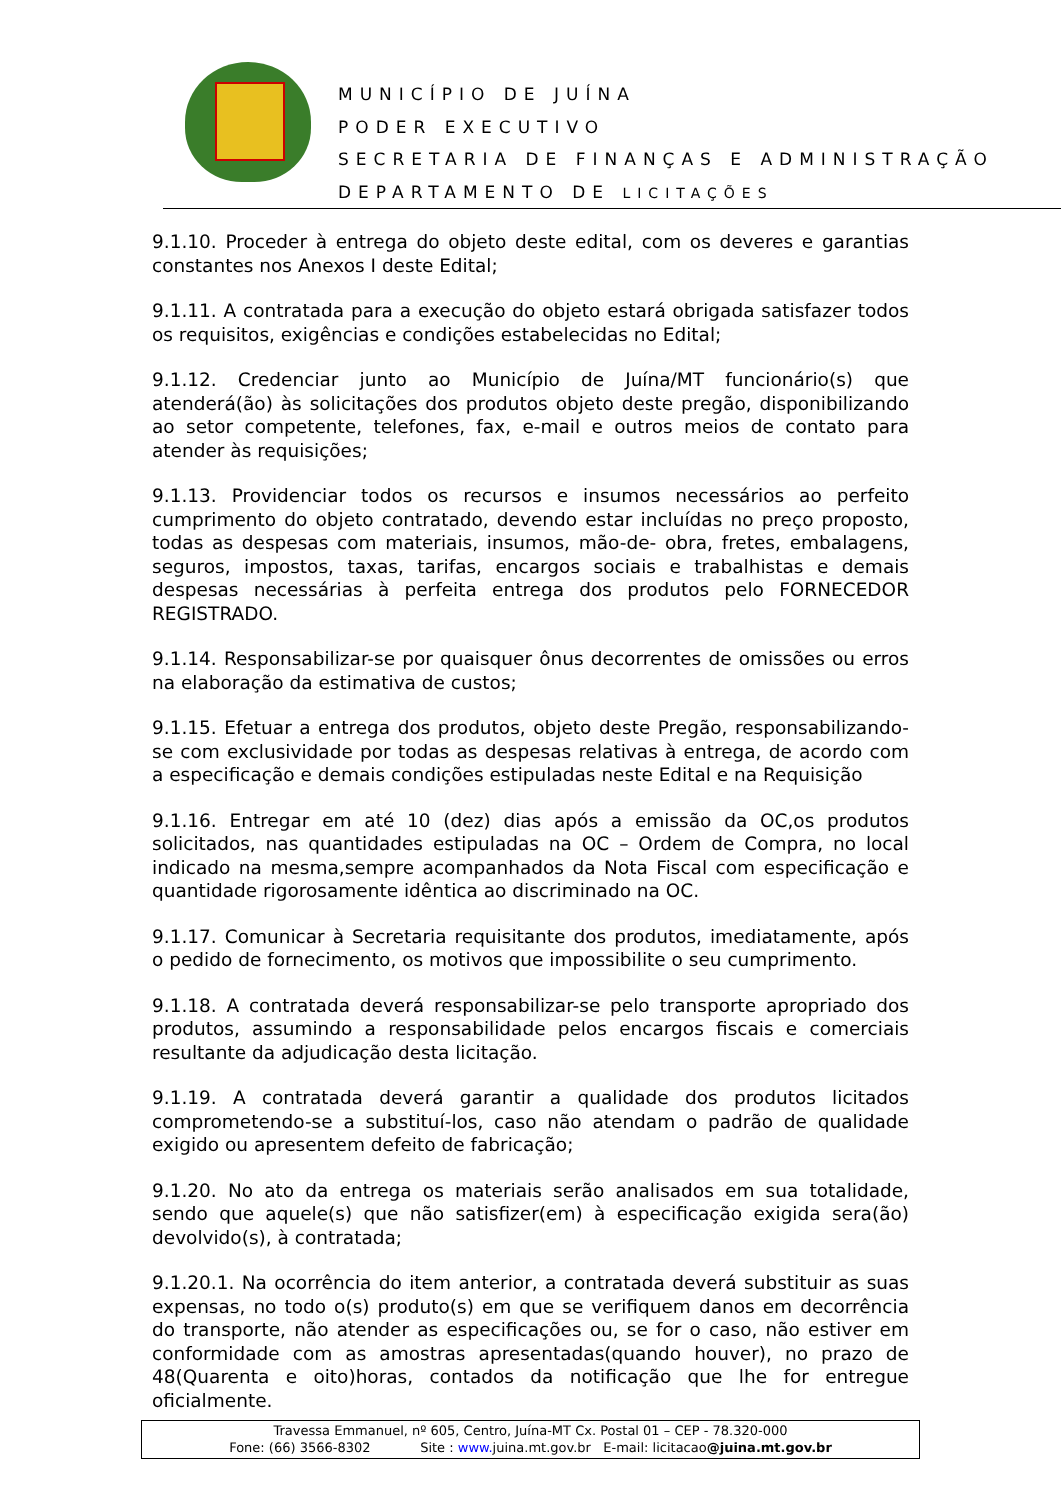MUNICÍPIO DE JUÍNA
PODER EXECUTIVO
SECRETARIA DE FINANÇAS E ADMINISTRAÇÃO
DEPARTAMENTO DE LICITAÇÕES
9.1.10. Proceder à entrega do objeto deste edital, com os deveres e garantias constantes nos Anexos I deste Edital;
9.1.11. A contratada para a execução do objeto estará obrigada satisfazer todos os requisitos, exigências e condições estabelecidas no Edital;
9.1.12. Credenciar junto ao Município de Juína/MT funcionário(s) que atenderá(ão) às solicitações dos produtos objeto deste pregão, disponibilizando ao setor competente, telefones, fax, e-mail e outros meios de contato para atender às requisições;
9.1.13. Providenciar todos os recursos e insumos necessários ao perfeito cumprimento do objeto contratado, devendo estar incluídas no preço proposto, todas as despesas com materiais, insumos, mão-de- obra, fretes, embalagens, seguros, impostos, taxas, tarifas, encargos sociais e trabalhistas e demais despesas necessárias à perfeita entrega dos produtos pelo FORNECEDOR REGISTRADO.
9.1.14. Responsabilizar-se por quaisquer ônus decorrentes de omissões ou erros na elaboração da estimativa de custos;
9.1.15. Efetuar a entrega dos produtos, objeto deste Pregão, responsabilizando-se com exclusividade por todas as despesas relativas à entrega, de acordo com a especificação e demais condições estipuladas neste Edital e na Requisição
9.1.16. Entregar em até 10 (dez) dias após a emissão da OC,os produtos solicitados, nas quantidades estipuladas na OC – Ordem de Compra, no local indicado na mesma,sempre acompanhados da Nota Fiscal com especificação e quantidade rigorosamente idêntica ao discriminado na OC.
9.1.17. Comunicar à Secretaria requisitante dos produtos, imediatamente, após o pedido de fornecimento, os motivos que impossibilite o seu cumprimento.
9.1.18. A contratada deverá responsabilizar-se pelo transporte apropriado dos produtos, assumindo a responsabilidade pelos encargos fiscais e comerciais resultante da adjudicação desta licitação.
9.1.19. A contratada deverá garantir a qualidade dos produtos licitados comprometendo-se a substituí-los, caso não atendam o padrão de qualidade exigido ou apresentem defeito de fabricação;
9.1.20. No ato da entrega os materiais serão analisados em sua totalidade, sendo que aquele(s) que não satisfizer(em) à especificação exigida sera(ão) devolvido(s), à contratada;
9.1.20.1. Na ocorrência do item anterior, a contratada deverá substituir as suas expensas, no todo o(s) produto(s) em que se verifiquem danos em decorrência do transporte, não atender as especificações ou, se for o caso, não estiver em conformidade com as amostras apresentadas(quando houver), no prazo de 48(Quarenta e oito)horas, contados da notificação que lhe for entregue oficialmente.
Travessa Emmanuel, nº 605, Centro, Juína-MT Cx. Postal 01 – CEP - 78.320-000
Fone: (66) 3566-8302 Site : www. juina.mt.gov.br E-mail: licitacao@juina.mt.gov.br